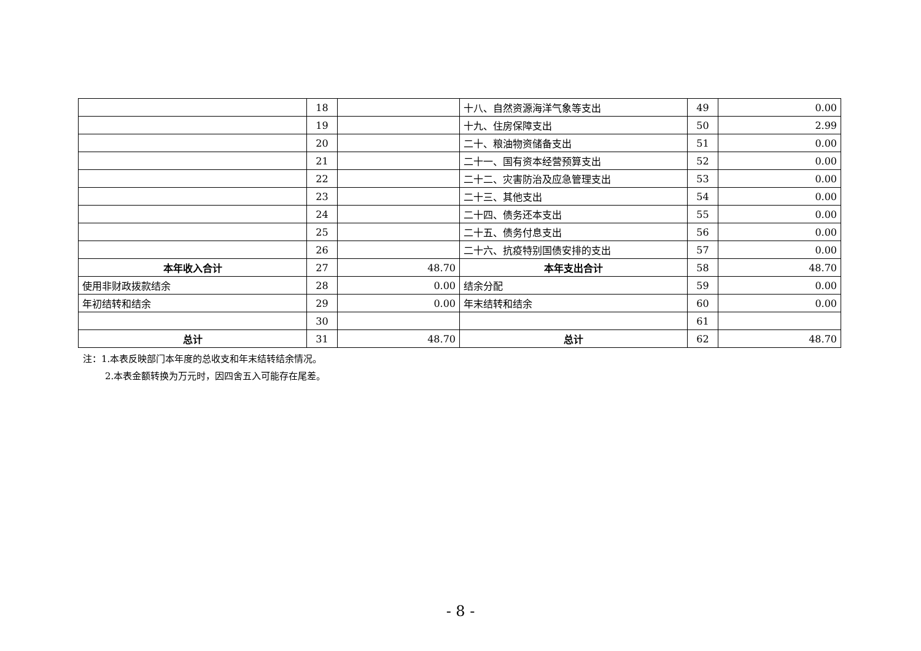| | 18 | | 十八、自然资源海洋气象等支出 | 49 | 0.00 |
| | 19 | | 十九、住房保障支出 | 50 | 2.99 |
| | 20 | | 二十、粮油物资储备支出 | 51 | 0.00 |
| | 21 | | 二十一、国有资本经营预算支出 | 52 | 0.00 |
| | 22 | | 二十二、灾害防治及应急管理支出 | 53 | 0.00 |
| | 23 | | 二十三、其他支出 | 54 | 0.00 |
| | 24 | | 二十四、债务还本支出 | 55 | 0.00 |
| | 25 | | 二十五、债务付息支出 | 56 | 0.00 |
| | 26 | | 二十六、抗疫特别国债安排的支出 | 57 | 0.00 |
| 本年收入合计 | 27 | 48.70 | 本年支出合计 | 58 | 48.70 |
| 使用非财政拨款结余 | 28 | 0.00 | 结余分配 | 59 | 0.00 |
| 年初结转和结余 | 29 | 0.00 | 年末结转和结余 | 60 | 0.00 |
| | 30 | | | 61 | |
| 总计 | 31 | 48.70 | 总计 | 62 | 48.70 |
注：1.本表反映部门本年度的总收支和年末结转结余情况。
2.本表金额转换为万元时，因四舍五入可能存在尾差。
- 8 -